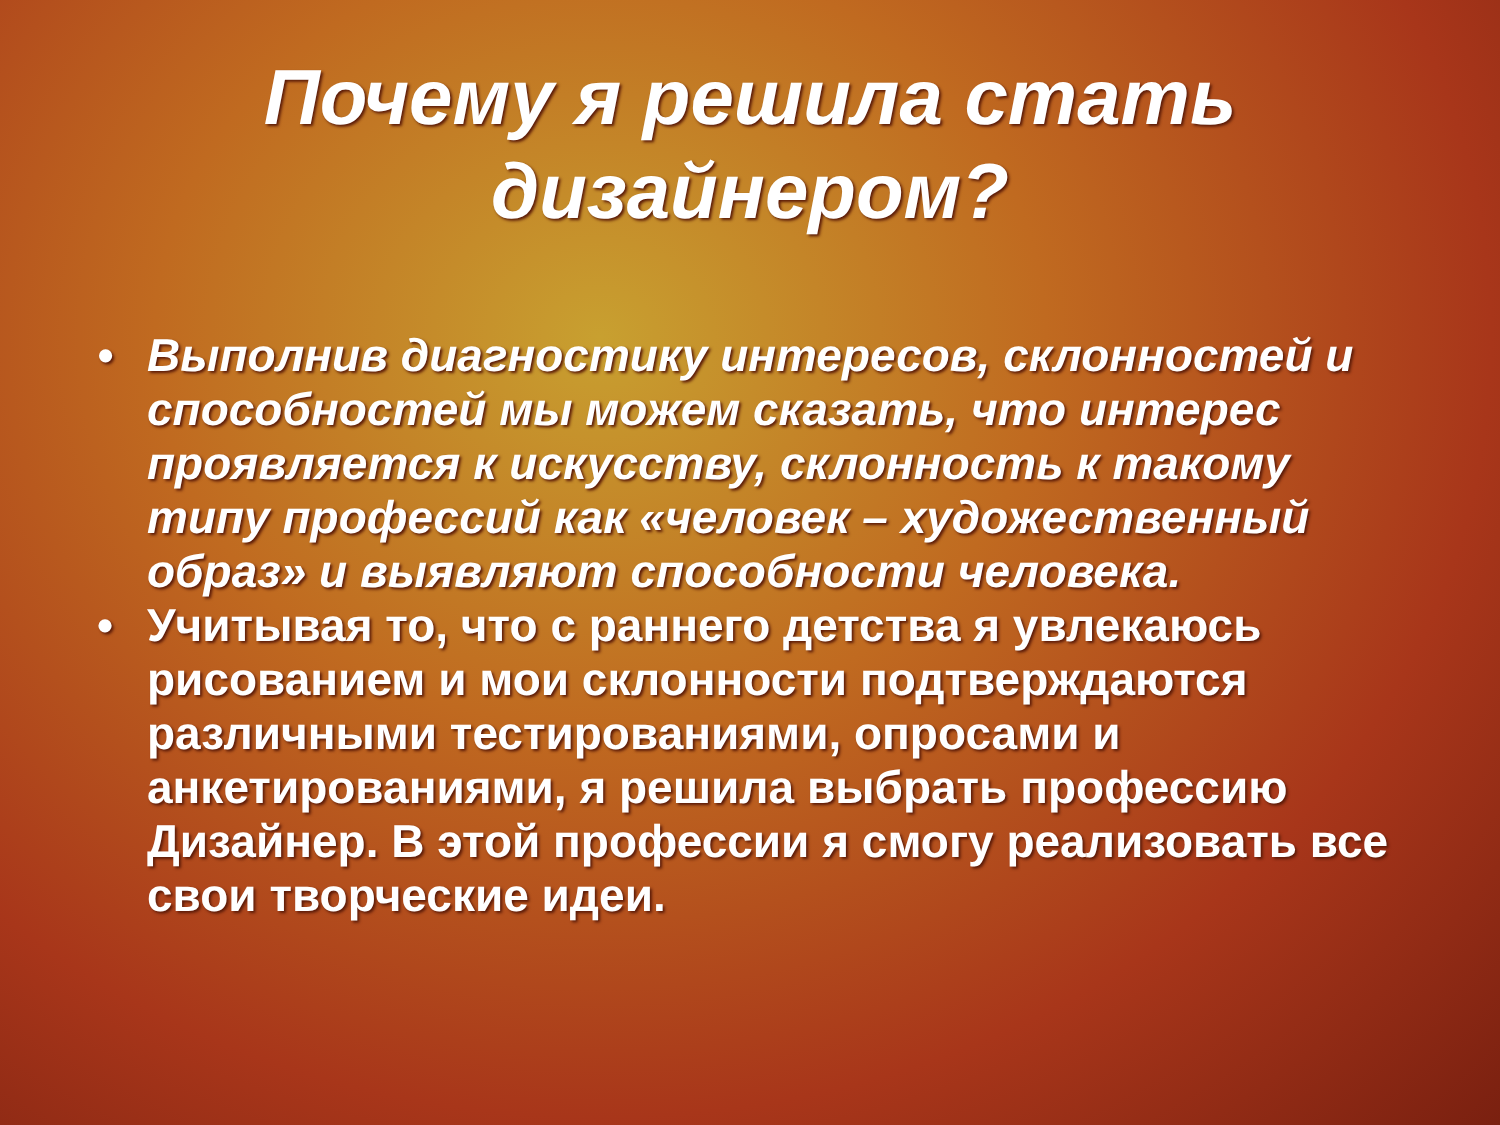Почему я решила стать
дизайнером?
• Выполнив диагностику интересов, склонностей и способностей мы можем сказать, что интерес проявляется к искусству, склонность к такому типу профессий как «человек – художественный образ» и выявляют способности человека.
• Учитывая то, что с раннего детства я увлекаюсь рисованием и мои склонности подтверждаются различными тестированиями, опросами и анкетированиями, я решила выбрать профессию Дизайнер. В этой профессии я смогу реализовать все свои творческие идеи.